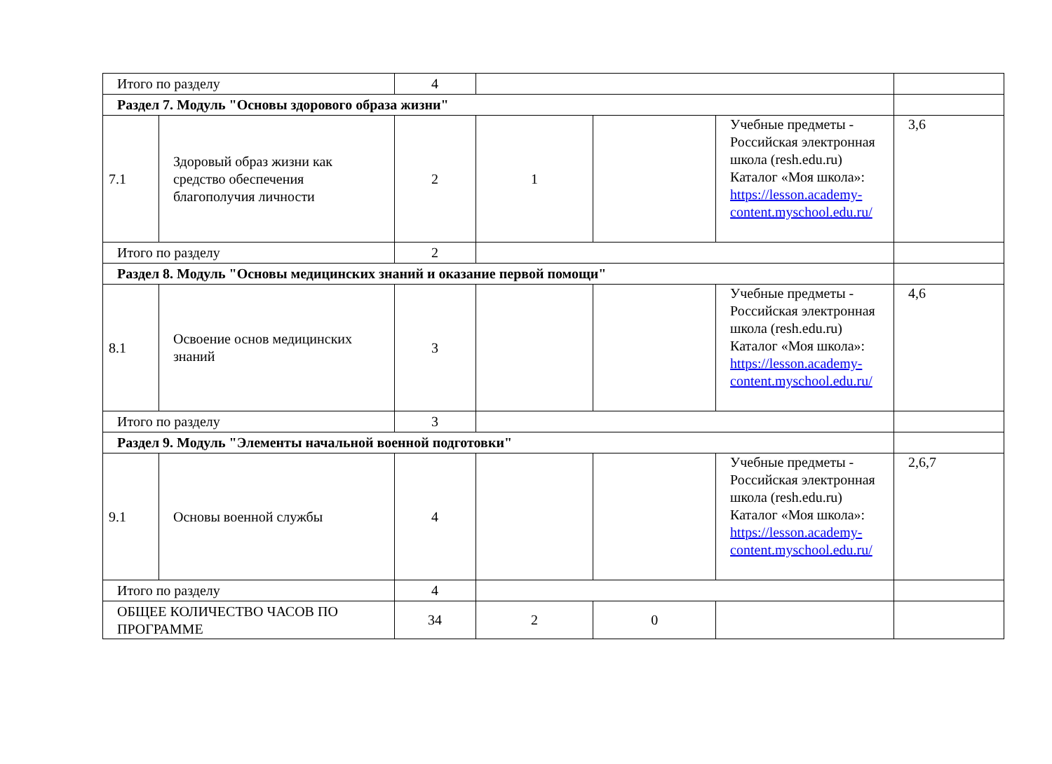| Итого по разделу | | 4 | | | | |
| Раздел 7. Модуль "Основы здорового образа жизни" | | | | | | |
| 7.1 | Здоровый образ жизни как средство обеспечения благополучия личности | 2 | 1 | | Учебные предметы - Российская электронная школа (resh.edu.ru) Каталог «Моя школа»: https://lesson.academy-content.myschool.edu.ru/ | 3,6 |
| Итого по разделу | | 2 | | | | |
| Раздел 8. Модуль "Основы медицинских знаний и оказание первой помощи" | | | | | | |
| 8.1 | Освоение основ медицинских знаний | 3 | | | Учебные предметы - Российская электронная школа (resh.edu.ru) Каталог «Моя школа»: https://lesson.academy-content.myschool.edu.ru/ | 4,6 |
| Итого по разделу | | 3 | | | | |
| Раздел 9. Модуль "Элементы начальной военной подготовки" | | | | | | |
| 9.1 | Основы военной службы | 4 | | | Учебные предметы - Российская электронная школа (resh.edu.ru) Каталог «Моя школа»: https://lesson.academy-content.myschool.edu.ru/ | 2,6,7 |
| Итого по разделу | | 4 | | | | |
| ОБЩЕЕ КОЛИЧЕСТВО ЧАСОВ ПО ПРОГРАММЕ | | 34 | 2 | 0 | | |